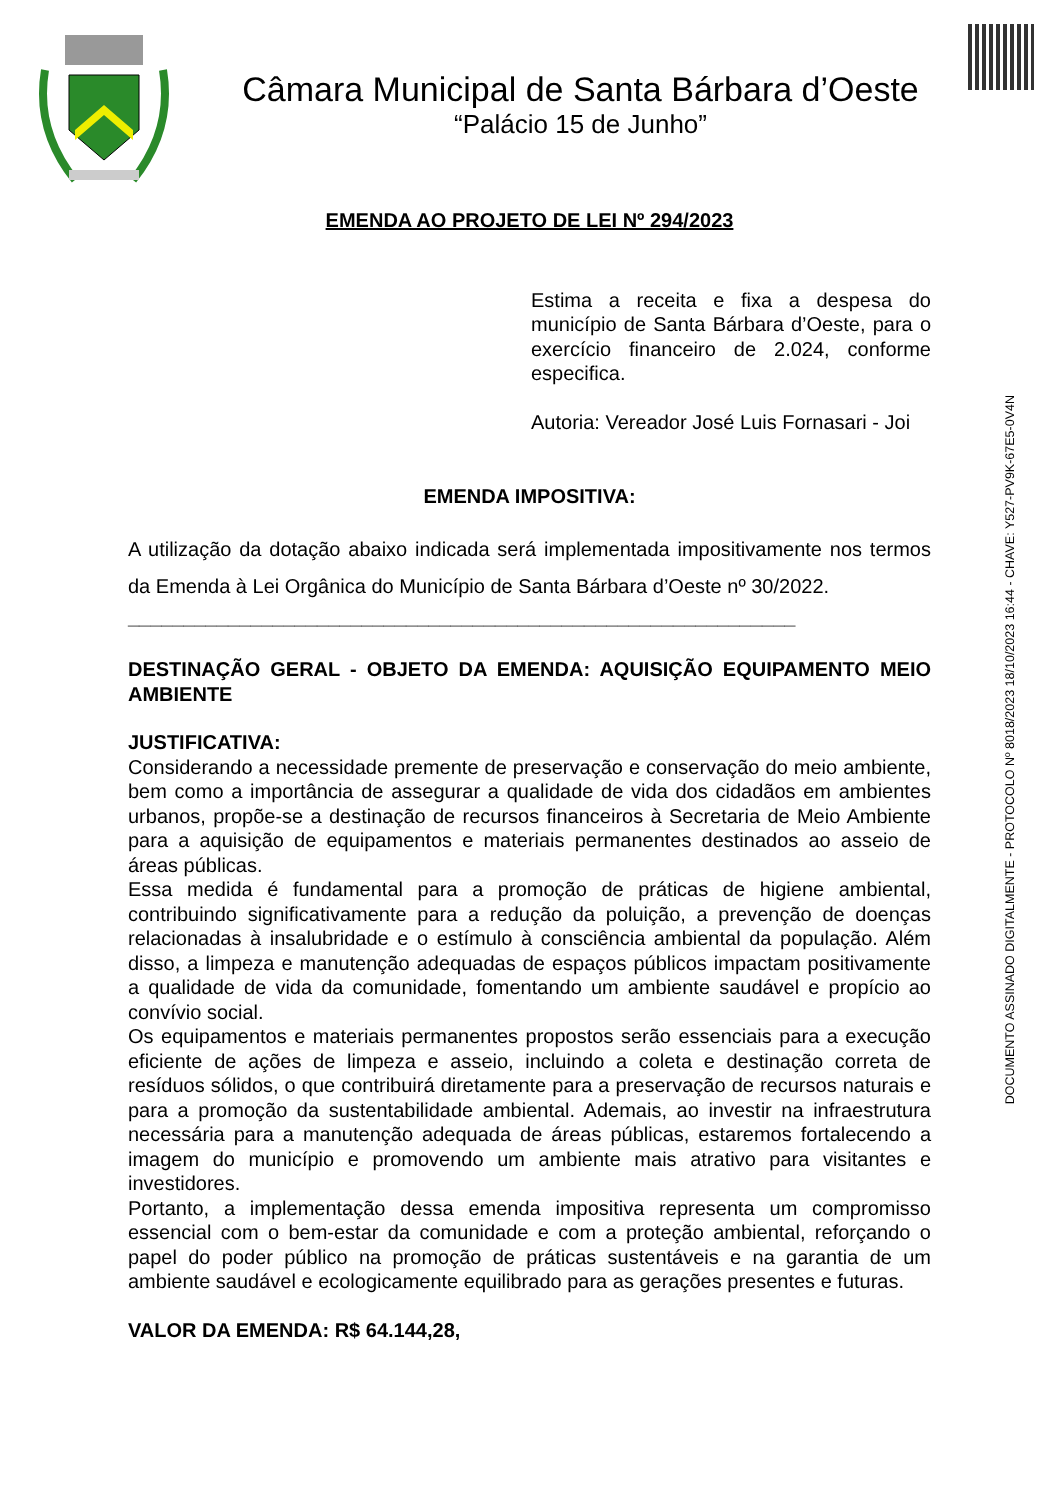Câmara Municipal de Santa Bárbara d’Oeste
“Palácio 15 de Junho”
DOCUMENTO ASSINADO DIGITALMENTE - PROTOCOLO Nº 8018/2023 18/10/2023 16:44 - CHAVE: Y527-PV9K-67E5-0V4N
EMENDA AO PROJETO DE LEI Nº 294/2023
Estima a receita e fixa a despesa do município de Santa Bárbara d’Oeste, para o exercício financeiro de 2.024, conforme especifica.
Autoria: Vereador José Luis Fornasari - Joi
EMENDA IMPOSITIVA:
A utilização da dotação abaixo indicada será implementada impositivamente nos termos da Emenda à Lei Orgânica do Município de Santa Bárbara d’Oeste nº 30/2022.
____________________________________________________________
DESTINAÇÃO GERAL - OBJETO DA EMENDA: AQUISIÇÃO EQUIPAMENTO MEIO AMBIENTE
JUSTIFICATIVA:
Considerando a necessidade premente de preservação e conservação do meio ambiente, bem como a importância de assegurar a qualidade de vida dos cidadãos em ambientes urbanos, propõe-se a destinação de recursos financeiros à Secretaria de Meio Ambiente para a aquisição de equipamentos e materiais permanentes destinados ao asseio de áreas públicas.
Essa medida é fundamental para a promoção de práticas de higiene ambiental, contribuindo significativamente para a redução da poluição, a prevenção de doenças relacionadas à insalubridade e o estímulo à consciência ambiental da população. Além disso, a limpeza e manutenção adequadas de espaços públicos impactam positivamente a qualidade de vida da comunidade, fomentando um ambiente saudável e propício ao convívio social.
Os equipamentos e materiais permanentes propostos serão essenciais para a execução eficiente de ações de limpeza e asseio, incluindo a coleta e destinação correta de resíduos sólidos, o que contribuirá diretamente para a preservação de recursos naturais e para a promoção da sustentabilidade ambiental. Ademais, ao investir na infraestrutura necessária para a manutenção adequada de áreas públicas, estaremos fortalecendo a imagem do município e promovendo um ambiente mais atrativo para visitantes e investidores.
Portanto, a implementação dessa emenda impositiva representa um compromisso essencial com o bem-estar da comunidade e com a proteção ambiental, reforçando o papel do poder público na promoção de práticas sustentáveis e na garantia de um ambiente saudável e ecologicamente equilibrado para as gerações presentes e futuras.
VALOR DA EMENDA: R$ 64.144,28,